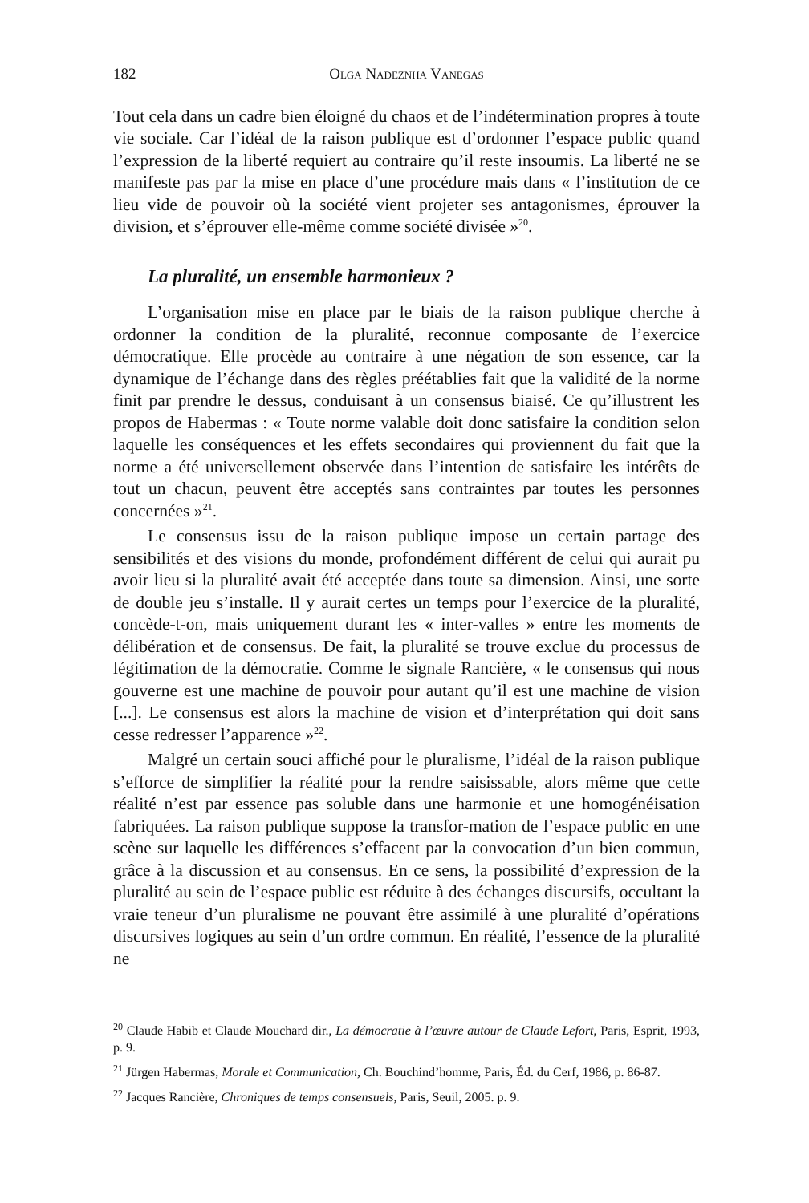182 Olga Nadeznha Vanegas
Tout cela dans un cadre bien éloigné du chaos et de l’indétermination propres à toute vie sociale. Car l’idéal de la raison publique est d’ordonner l’espace public quand l’expression de la liberté requiert au contraire qu’il reste insoumis. La liberté ne se manifeste pas par la mise en place d’une procédure mais dans « l’institution de ce lieu vide de pouvoir où la société vient projeter ses antagonismes, éprouver la division, et s’éprouver elle-même comme société divisée »<sup>20</sup>.
La pluralité, un ensemble harmonieux ?
L’organisation mise en place par le biais de la raison publique cherche à ordonner la condition de la pluralité, reconnue composante de l’exercice démocratique. Elle procède au contraire à une négation de son essence, car la dynamique de l’échange dans des règles préétablies fait que la validité de la norme finit par prendre le dessus, conduisant à un consensus biaisé. Ce qu’illustrent les propos de Habermas : « Toute norme valable doit donc satisfaire la condition selon laquelle les conséquences et les effets secondaires qui proviennent du fait que la norme a été universellement observée dans l’intention de satisfaire les intérêts de tout un chacun, peuvent être acceptés sans contraintes par toutes les personnes concernées »<sup>21</sup>.
Le consensus issu de la raison publique impose un certain partage des sensibilités et des visions du monde, profondément différent de celui qui aurait pu avoir lieu si la pluralité avait été acceptée dans toute sa dimension. Ainsi, une sorte de double jeu s’installe. Il y aurait certes un temps pour l’exercice de la pluralité, concède-t-on, mais uniquement durant les « inter-valles » entre les moments de délibération et de consensus. De fait, la pluralité se trouve exclue du processus de légitimation de la démocratie. Comme le signale Rancière, « le consensus qui nous gouverne est une machine de pouvoir pour autant qu’il est une machine de vision [...]. Le consensus est alors la machine de vision et d’interprétation qui doit sans cesse redresser l’apparence »<sup>22</sup>.
Malgré un certain souci affiché pour le pluralisme, l’idéal de la raison publique s’efforce de simplifier la réalité pour la rendre saisissable, alors même que cette réalité n’est par essence pas soluble dans une harmonie et une homogénéisation fabriquées. La raison publique suppose la transfor-mation de l’espace public en une scène sur laquelle les différences s’effacent par la convocation d’un bien commun, grâce à la discussion et au consensus. En ce sens, la possibilité d’expression de la pluralité au sein de l’espace public est réduite à des échanges discursifs, occultant la vraie teneur d’un pluralisme ne pouvant être assimilé à une pluralité d’opérations discursives logiques au sein d’un ordre commun. En réalité, l’essence de la pluralité ne
<sup>20</sup> Claude Habib et Claude Mouchard dir., La démocratie à l’œuvre autour de Claude Lefort, Paris, Esprit, 1993, p. 9.
<sup>21</sup> Jürgen Habermas, Morale et Communication, Ch. Bouchind’homme, Paris, Éd. du Cerf, 1986, p. 86-87.
<sup>22</sup> Jacques Rancière, Chroniques de temps consensuels, Paris, Seuil, 2005. p. 9.